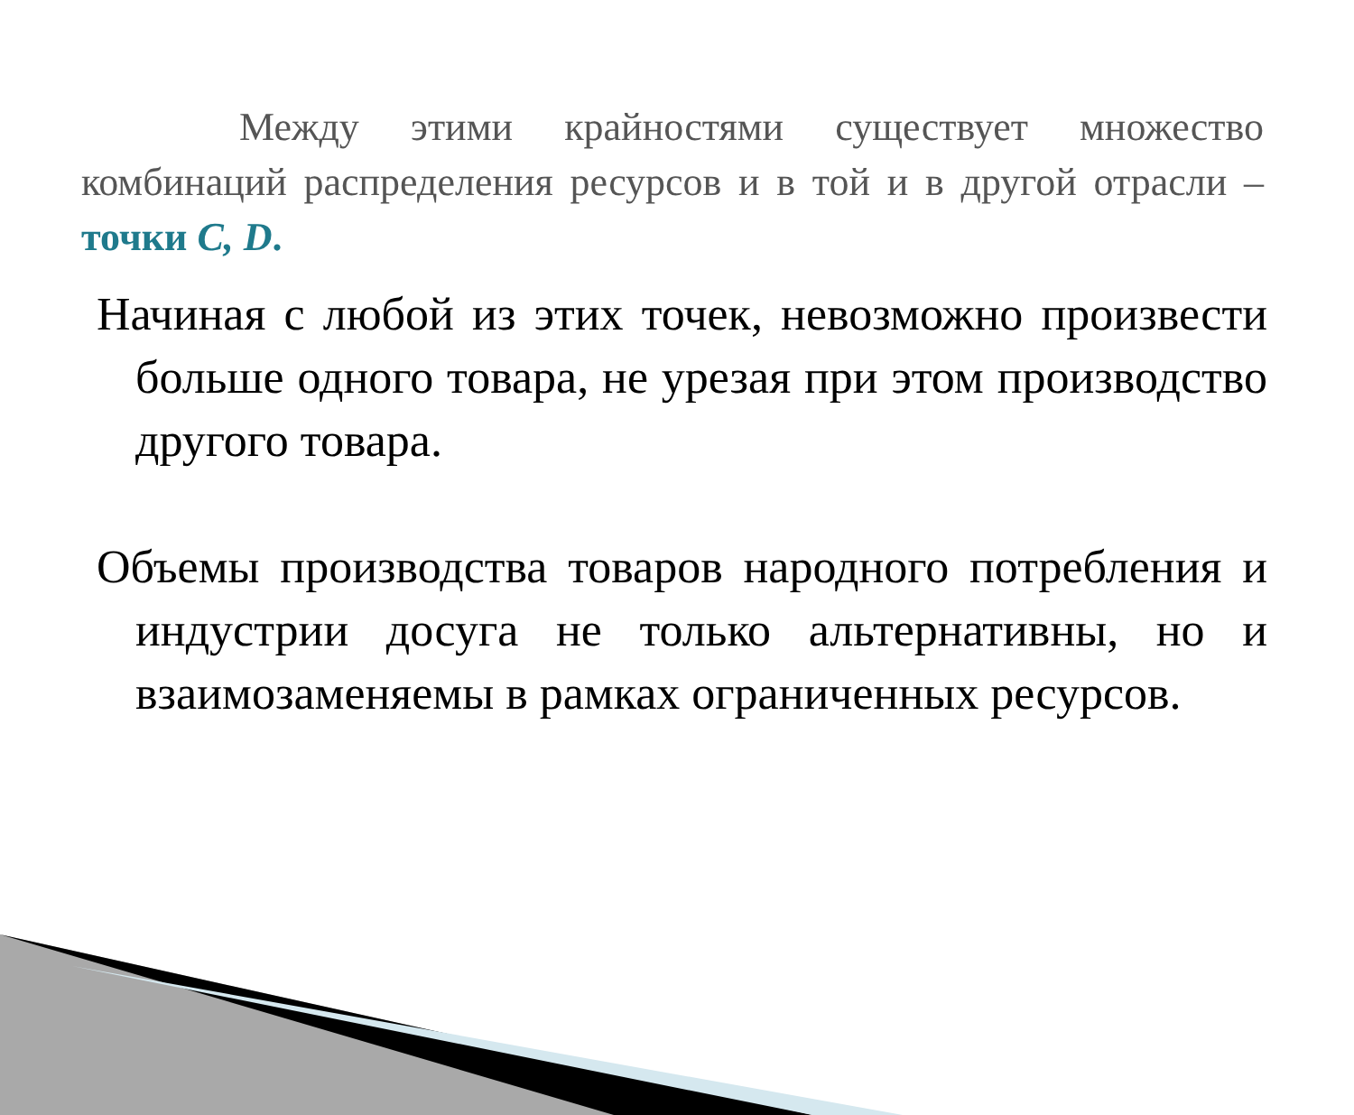Между этими крайностями существует множество комбинаций распределения ресурсов и в той и в другой отрасли – точки C, D.
Начиная с любой из этих точек, невозможно произвести больше одного товара, не урезая при этом производство другого товара.
Объемы производства товаров народного потребления и индустрии досуга не только альтернативны, но и взаимозаменяемы в рамках ограниченных ресурсов.